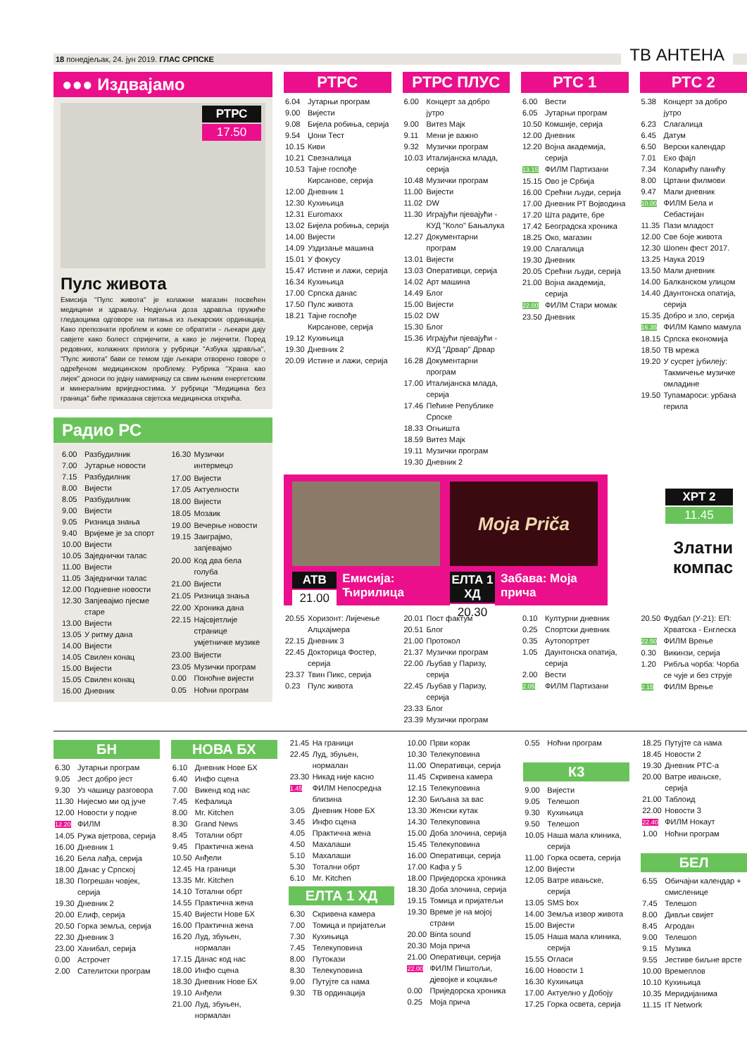18 понедјељак, 24. јун 2019. ГЛАС СРПСКЕ
ТВ АНТЕНА
●●● Издвајамо
РТРС
17.50
Пулс живота
Емисија "Пулс живота" је колажни магазин посвећен медицини и здрављу. Недјељна доза здравља пружиће гледаоцима одговоре на питања из љекарских ординација. Како препознати проблем и коме се обратити - љекари дају савјете како болест спријечити, а како је лијечити. Поред редовних, колажних прилога у рубрици "Азбука здравља", "Пулс живота" бави се темом гдје љекари отворено говоре о одређеном медицинском проблему. Рубрика "Храна као лијек" доноси по једну намирницу са свим њеним енергетским и минералним вриједностима. У рубрици "Медицина без граница" биће приказана свјетска медицинска открића.
Радио РС
| 6.00 | Разбудилник |
| 7.00 | Јутарње новости |
| 7.15 | Разбудилник |
| 8.00 | Вијести |
| 8.05 | Разбудилник |
| 9.00 | Вијести |
| 9.05 | Ризница знања |
| 9.40 | Вријеме је за спорт |
| 10.00 | Вијести |
| 10.05 | Заједнички талас |
| 11.00 | Вијести |
| 11.05 | Заједнички талас |
| 12.00 | Подневне новости |
| 12.30 | Запјевајмо пјесме старе |
| 13.00 | Вијести |
| 13.05 | У ритму дана |
| 14.00 | Вијести |
| 14.05 | Свилен конац |
| 15.00 | Вијести |
| 15.05 | Свилен конац |
| 16.00 | Дневник |
| 16.30 | Музички интермецо |
| 17.00 | Вијести |
| 17.05 | Актуелности |
| 18.00 | Вијести |
| 18.05 | Мозаик |
| 19.00 | Вечерње новости |
| 19.15 | Заиграјмо, запјевајмо |
| 20.00 | Код два бела голуба |
| 21.00 | Вијести |
| 21.05 | Ризница знања |
| 22.00 | Хроника дана |
| 22.15 | Најсвјетлије странице умјетничке музике |
| 23.00 | Вијести |
| 23.05 | Музички програм |
| 0.00 | Поноћне вијести |
| 0.05 | Ноћни програм |
РТРС
| 6.04 | Јутарњи програм |
| 9.00 | Вијести |
| 9.08 | Бијела робиња, серија |
| 9.54 | Џони Тест |
| 10.15 | Киви |
| 10.21 | Свезналица |
| 10.53 | Тајне госпође Кирсанове, серија |
| 12.00 | Дневник 1 |
| 12.30 | Кухињица |
| 12.31 | Euromaxx |
| 13.02 | Бијела робиња, серија |
| 14.00 | Вијести |
| 14.09 | Уздизање машина |
| 15.01 | У фокусу |
| 15.47 | Истине и лажи, серија |
| 16.34 | Кухињица |
| 17.00 | Српска данас |
| 17.50 | Пулс живота |
| 18.21 | Тајне госпође Кирсанове, серија |
| 19.12 | Кухињица |
| 19.30 | Дневник 2 |
| 20.09 | Истине и лажи, серија |
РТРС ПЛУС
| 6.00 | Концерт за добро јутро |
| 9.00 | Витез Мајк |
| 9.11 | Мени је важно |
| 9.32 | Музички програм |
| 10.03 | Италијанска млада, серија |
| 10.48 | Музички програм |
| 11.00 | Вијести |
| 11.02 | DW |
| 11.30 | Играјући пјевајући - КУД "Коло" Бањалука |
| 12.27 | Документарни програм |
| 13.01 | Вијести |
| 13.03 | Оперативци, серија |
| 14.02 | Арт машина |
| 14.49 | Блог |
| 15.00 | Вијести |
| 15.02 | DW |
| 15.30 | Блог |
| 15.36 | Играјући пјевајући - КУД "Дрвар" Дрвар |
| 16.28 | Документарни програм |
| 17.00 | Италијанска млада, серија |
| 17.46 | Пећине Републике Српске |
| 18.33 | Огњишта |
| 18.59 | Витез Мајк |
| 19.11 | Музички програм |
| 19.30 | Дневник 2 |
РТС 1
| 6.00 | Вести |
| 6.05 | Јутарњи програм |
| 10.50 | Комшије, серија |
| 12.00 | Дневник |
| 12.20 | Војна академија, серија |
| 13.15 | ФИЛМ Партизани |
| 15.15 | Ово је Србија |
| 16.00 | Срећни људи, серија |
| 17.00 | Дневник РТ Војводина |
| 17.20 | Шта радите, бре |
| 17.42 | Београдска хроника |
| 18.25 | Око, магазин |
| 19.00 | Слагалица |
| 19.30 | Дневник |
| 20.05 | Срећни људи, серија |
| 21.00 | Војна академија, серија |
| 22.00 | ФИЛМ Стари момак |
| 23.50 | Дневник |
РТС 2
| 5.38 | Концерт за добро јутро |
| 6.23 | Слагалица |
| 6.45 | Датум |
| 6.50 | Верски календар |
| 7.01 | Еко фајл |
| 7.34 | Коларићу панићу |
| 8.00 | Цртани филмови |
| 9.47 | Мали дневник |
| 10.00 | ФИЛМ Бела и Себастијан |
| 11.35 | Пази младост |
| 12.00 | Све боје живота |
| 12.30 | Шопен фест 2017. |
| 13.25 | Наука 2019 |
| 13.50 | Мали дневник |
| 14.00 | Балканском улицом |
| 14.40 | Даунтонска опатија, серија |
| 15.35 | Добро и зло, серија |
| 16.35 | ФИЛМ Кампо мамула |
| 18.15 | Српска економија |
| 18.50 | ТВ мрежа |
| 19.20 | У сусрет јубилеју: Такмичење музичке омладине |
| 19.50 | Тупамароси: урбана герила |
АТВ
21.00
Емисија: Ћирилица
Moja Priča
ЕЛТА 1 ХД
20.30
Забава: Моја прича
ХРТ 2
11.45
Златни компас
| 20.55 | Хоризонт: Лијечење Алцхајмера |
| 22.15 | Дневник 3 |
| 22.45 | Докторица Фостер, серија |
| 23.37 | Твин Пикс, серија |
| 0.23 | Пулс живота |
| 20.01 | Пост фактум |
| 20.51 | Блог |
| 21.00 | Протокол |
| 21.37 | Музички програм |
| 22.00 | Љубав у Паризу, серија |
| 22.45 | Љубав у Паризу, серија |
| 23.33 | Блог |
| 23.39 | Музички програм |
| 0.10 | Културни дневник |
| 0.25 | Спортски дневник |
| 0.35 | Аутопортрет |
| 1.05 | Даунтонска опатија, серија |
| 2.00 | Вести |
| 2.05 | ФИЛМ Партизани |
| 20.50 | Фудбал (У-21): ЕП: Хрватска - Енглеска |
| 22.50 | ФИЛМ Врење |
| 0.30 | Викинзи, серија |
| 1.20 | Рибља чорба: Чорба се чује и без струје |
| 2.15 | ФИЛМ Врење |
БН
| 6.30 | Јутарњи програм |
| 9.05 | Јест добро јест |
| 9.30 | Уз чашицу разговора |
| 11.30 | Нијесмо ми од јуче |
| 12.00 | Новости у подне |
| 12.20 | ФИЛМ |
| 14.05 | Ружа вјетрова, серија |
| 16.00 | Дневник 1 |
| 16.20 | Бела лађа, серија |
| 18.00 | Данас у Српској |
| 18.30 | Погрешан човјек, серија |
| 19.30 | Дневник 2 |
| 20.00 | Елиф, серија |
| 20.50 | Горка земља, серија |
| 22.30 | Дневник 3 |
| 23.00 | Ханибал, серија |
| 0.00 | Астрочет |
| 2.00 | Сателитски програм |
НОВА БХ
| 6.10 | Дневник Нове БХ |
| 6.40 | Инфо сцена |
| 7.00 | Викенд код нас |
| 7.45 | Кефалица |
| 8.00 | Mr. Kitchen |
| 8.30 | Grand News |
| 8.45 | Тотални обрт |
| 9.45 | Практична жена |
| 10.50 | Анђели |
| 12.45 | На граници |
| 13.35 | Mr. Kitchen |
| 14.10 | Тотални обрт |
| 14.55 | Практична жена |
| 15.40 | Вијести Нове БХ |
| 16.00 | Практична жена |
| 16.20 | Луд, збуњен, нормалан |
| 17.15 | Данас код нас |
| 18.00 | Инфо сцена |
| 18.30 | Дневник Нове БХ |
| 19.10 | Анђели |
| 21.00 | Луд, збуњен, нормалан |
| 21.45 | На граници |
| 22.45 | Луд, збуњен, нормалан |
| 23.30 | Никад није касно |
| 1.45 | ФИЛМ Непосредна близина |
| 3.05 | Дневник Нове БХ |
| 3.45 | Инфо сцена |
| 4.05 | Практична жена |
| 4.50 | Махалаши |
| 5.10 | Махалаши |
| 5.30 | Тотални обрт |
| 6.10 | Mr. Kitchen |
ЕЛТА 1 ХД
| 6.30 | Скривена камера |
| 7.00 | Томица и пријатељи |
| 7.30 | Кухињица |
| 7.45 | Телекуповина |
| 8.00 | Путокази |
| 8.30 | Телекуповина |
| 9.00 | Путујте са нама |
| 9.30 | ТВ ординација |
| 10.00 | Први корак |
| 10.30 | Телекуповина |
| 11.00 | Оперативци, серија |
| 11.45 | Скривена камера |
| 12.15 | Телекуповина |
| 12.30 | Биљана за вас |
| 13.30 | Женски кутак |
| 14.30 | Телекуповина |
| 15.00 | Доба злочина, серија |
| 15.45 | Телекуповина |
| 16.00 | Оперативци, серија |
| 17.00 | Кафа у 5 |
| 18.00 | Приједорска хроника |
| 18.30 | Доба злочина, серија |
| 19.15 | Томица и пријатељи |
| 19.30 | Време је на мојој страни |
| 20.00 | Binta sound |
| 20.30 | Моја прича |
| 21.00 | Оперативци, серија |
| 22.00 | ФИЛМ Пиштољи, дјевојке и коцкање |
| 0.00 | Приједорска хроника |
| 0.25 | Моја прича |
| 0.55 | Ноћни програм |
К3
| 9.00 | Вијести |
| 9.05 | Телешоп |
| 9.30 | Кухињица |
| 9.50 | Телешоп |
| 10.05 | Наша мала клиника, серија |
| 11.00 | Горка освета, серија |
| 12.00 | Вијести |
| 12.05 | Ватре ивањске, серија |
| 13.05 | SMS box |
| 14.00 | Земља извор живота |
| 15.00 | Вијести |
| 15.05 | Наша мала клиника, серија |
| 15.55 | Огласи |
| 16.00 | Новости 1 |
| 16.30 | Кухињица |
| 17.00 | Актуелно у Добоју |
| 17.25 | Горка освета, серија |
| 18.25 | Путујте са нама |
| 18.45 | Новости 2 |
| 19.30 | Дневник РТС-а |
| 20.00 | Ватре ивањске, серија |
| 21.00 | Таблоид |
| 22.00 | Новости 3 |
| 22.40 | ФИЛМ Нокаут |
| 1.00 | Ноћни програм |
БЕЛ
| 6.55 | Обичајни календар + смисленице |
| 7.45 | Телешоп |
| 8.00 | Дивљи свијет |
| 8.45 | Агродан |
| 9.00 | Телешоп |
| 9.15 | Музика |
| 9.55 | Јестиве биљне врсте |
| 10.00 | Времеплов |
| 10.10 | Кухињица |
| 10.35 | Меридијанима |
| 11.15 | IT Network |